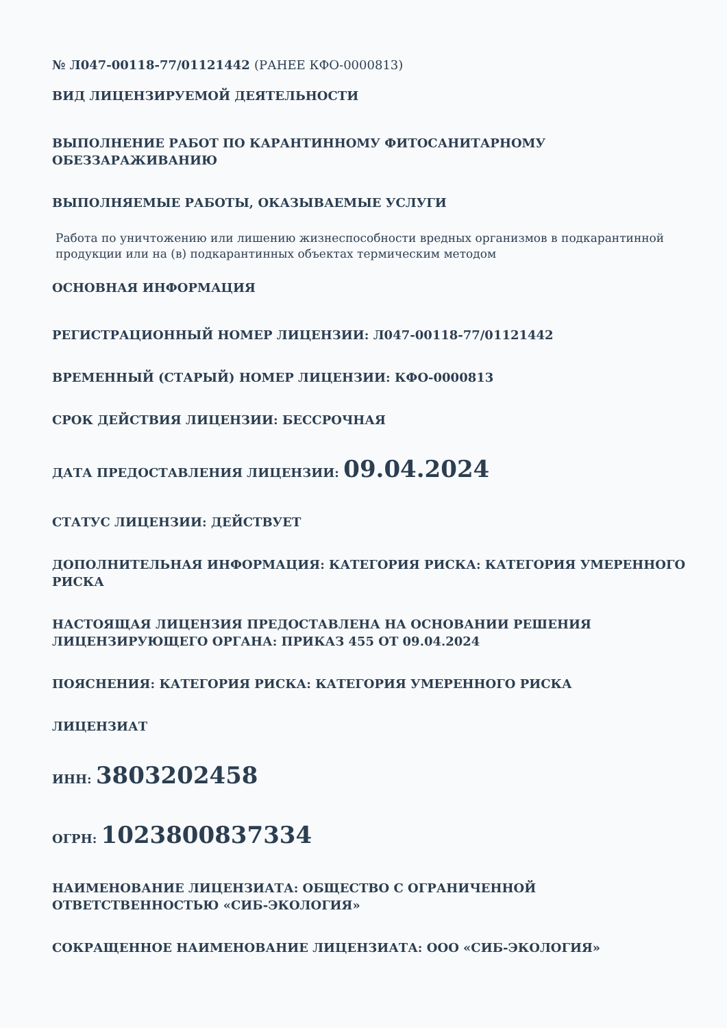№ Л047-00118-77/01121442 (РАНЕЕ КФО-0000813)
ВИД ЛИЦЕНЗИРУЕМОЙ ДЕЯТЕЛЬНОСТИ
ВЫПОЛНЕНИЕ РАБОТ ПО КАРАНТИННОМУ ФИТОСАНИТАРНОМУ ОБЕЗЗАРАЖИВАНИЮ
ВЫПОЛНЯЕМЫЕ РАБОТЫ, ОКАЗЫВАЕМЫЕ УСЛУГИ
Работа по уничтожению или лишению жизнеспособности вредных организмов в подкарантинной продукции или на (в) подкарантинных объектах термическим методом
ОСНОВНАЯ ИНФОРМАЦИЯ
РЕГИСТРАЦИОННЫЙ НОМЕР ЛИЦЕНЗИИ: Л047-00118-77/01121442
ВРЕМЕННЫЙ (СТАРЫЙ) НОМЕР ЛИЦЕНЗИИ: КФО-0000813
СРОК ДЕЙСТВИЯ ЛИЦЕНЗИИ: БЕССРОЧНАЯ
ДАТА ПРЕДОСТАВЛЕНИЯ ЛИЦЕНЗИИ: 09.04.2024
СТАТУС ЛИЦЕНЗИИ: ДЕЙСТВУЕТ
ДОПОЛНИТЕЛЬНАЯ ИНФОРМАЦИЯ: КАТЕГОРИЯ РИСКА: КАТЕГОРИЯ УМЕРЕННОГО РИСКА
НАСТОЯЩАЯ ЛИЦЕНЗИЯ ПРЕДОСТАВЛЕНА НА ОСНОВАНИИ РЕШЕНИЯ ЛИЦЕНЗИРУЮЩЕГО ОРГАНА: ПРИКАЗ 455 ОТ 09.04.2024
ПОЯСНЕНИЯ: КАТЕГОРИЯ РИСКА: КАТЕГОРИЯ УМЕРЕННОГО РИСКА
ЛИЦЕНЗИАТ
ИНН: 3803202458
ОГРН: 1023800837334
НАИМЕНОВАНИЕ ЛИЦЕНЗИАТА: ОБЩЕСТВО С ОГРАНИЧЕННОЙ ОТВЕТСТВЕННОСТЬЮ «СИБ-ЭКОЛОГИЯ»
СОКРАЩЕННОЕ НАИМЕНОВАНИЕ ЛИЦЕНЗИАТА: ООО «СИБ-ЭКОЛОГИЯ»